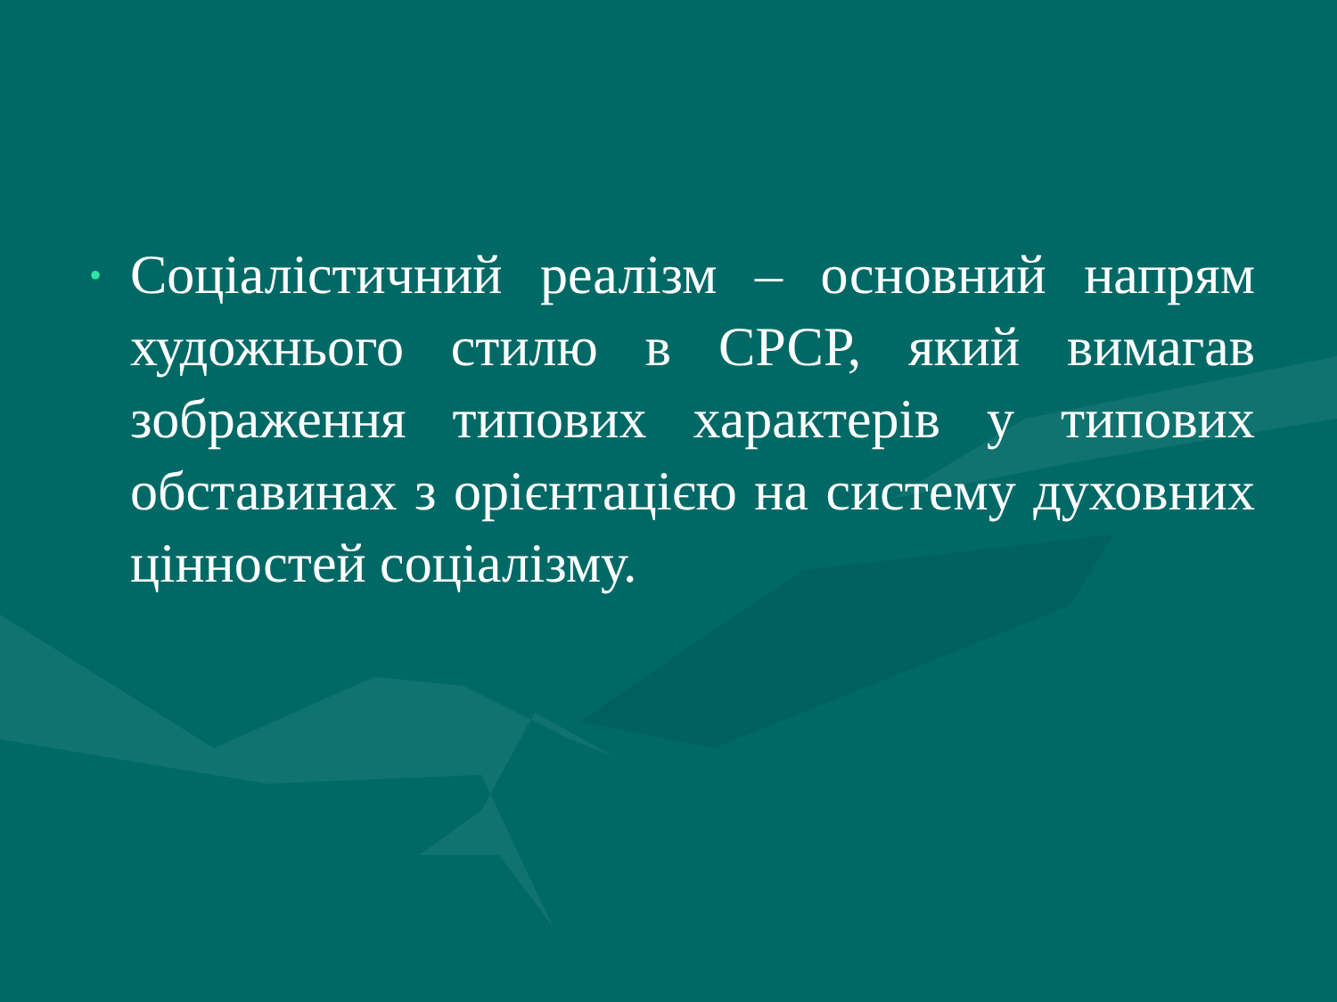•
Соціалістичний реалізм – основний напрям художнього стилю в СРСР, який вимагав зображення типових характерів у типових обставинах з орієнтацією на систему духовних цінностей соціалізму.